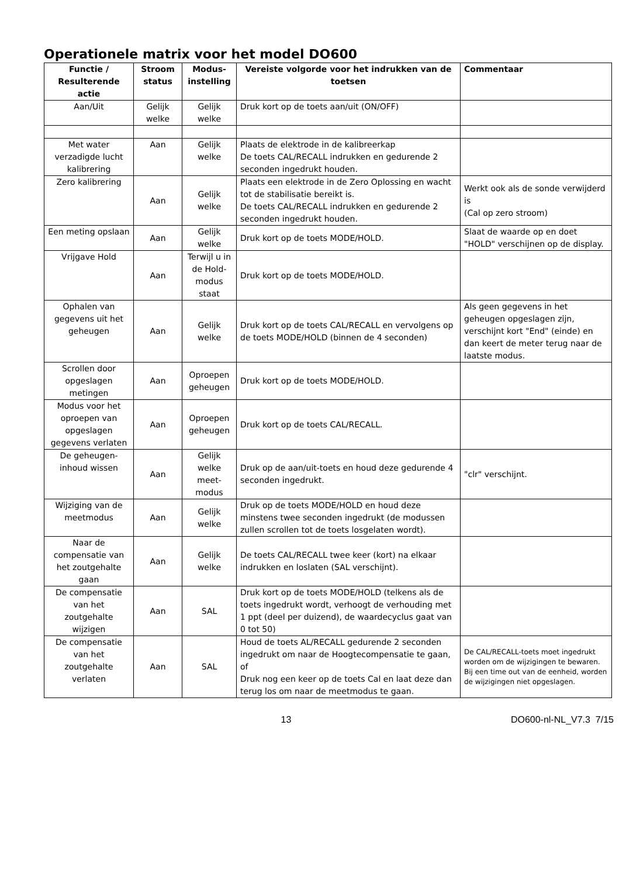Operationele matrix voor het model DO600
| Functie / Resulterende actie | Stroom status | Modus-instelling | Vereiste volgorde voor het indrukken van de toetsen | Commentaar |
| --- | --- | --- | --- | --- |
| Aan/Uit | Gelijk welke | Gelijk welke | Druk kort op de toets aan/uit (ON/OFF) | |
| Met water verzadigde lucht kalibrering | Aan | Gelijk welke | Plaats de elektrode in de kalibreerkap De toets CAL/RECALL indrukken en gedurende 2 seconden ingedrukt houden. | |
| Zero kalibrering | Aan | Gelijk welke | Plaats een elektrode in de Zero Oplossing en wacht tot de stabilisatie bereikt is. De toets CAL/RECALL indrukken en gedurende 2 seconden ingedrukt houden. | Werkt ook als de sonde verwijderd is (Cal op zero stroom) |
| Een meting opslaan | Aan | Gelijk welke | Druk kort op de toets MODE/HOLD. | Slaat de waarde op en doet "HOLD" verschijnen op de display. |
| Vrijgave Hold | Aan | Terwijl u in de Hold-modus staat | Druk kort op de toets MODE/HOLD. | |
| Ophalen van gegevens uit het geheugen | Aan | Gelijk welke | Druk kort op de toets CAL/RECALL en vervolgens op de toets MODE/HOLD (binnen de 4 seconden) | Als geen gegevens in het geheugen opgeslagen zijn, verschijnt kort "End" (einde) en dan keert de meter terug naar de laatste modus. |
| Scrollen door opgeslagen metingen | Aan | Oproepen geheugen | Druk kort op de toets MODE/HOLD. | |
| Modus voor het oproepen van opgeslagen gegevens verlaten | Aan | Oproepen geheugen | Druk kort op de toets CAL/RECALL. | |
| De geheugen-inhoud wissen | Aan | Gelijk welke meet-modus | Druk op de aan/uit-toets en houd deze gedurende 4 seconden ingedrukt. | "clr" verschijnt. |
| Wijziging van de meetmodus | Aan | Gelijk welke | Druk op de toets MODE/HOLD en houd deze minstens twee seconden ingedrukt (de modussen zullen scrollen tot de toets losgelaten wordt). | |
| Naar de compensatie van het zoutgehalte gaan | Aan | Gelijk welke | De toets CAL/RECALL twee keer (kort) na elkaar indrukken en loslaten (SAL verschijnt). | |
| De compensatie van het zoutgehalte wijzigen | Aan | SAL | Druk kort op de toets MODE/HOLD (telkens als de toets ingedrukt wordt, verhoogt de verhouding met 1 ppt (deel per duizend), de waardecyclus gaat van 0 tot 50) | |
| De compensatie van het zoutgehalte verlaten | Aan | SAL | Houd de toets AL/RECALL gedurende 2 seconden ingedrukt om naar de Hoogtecompensatie te gaan, of Druk nog een keer op de toets Cal en laat deze dan terug los om naar de meetmodus te gaan. | De CAL/RECALL-toets moet ingedrukt worden om de wijzigingen te bewaren. Bij een time out van de eenheid, worden de wijzigingen niet opgeslagen. |
13 DO600-nl-NL_V7.3 7/15